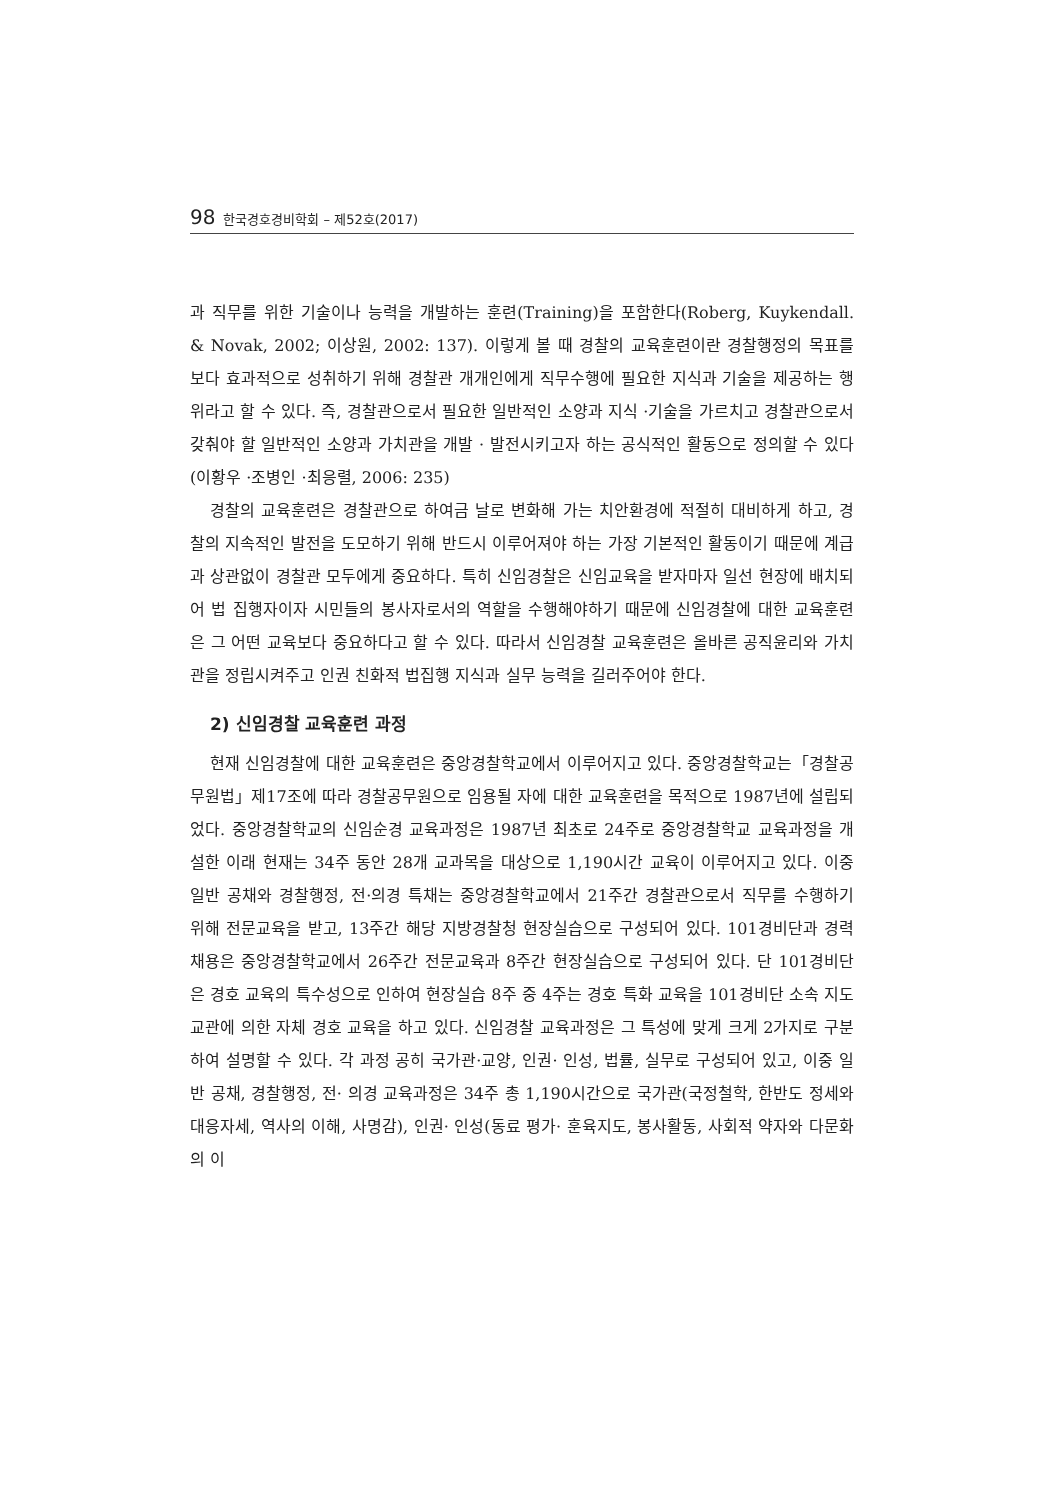98 한국경호경비학회 – 제52호(2017)
과 직무를 위한 기술이나 능력을 개발하는 훈련(Training)을 포함한다(Roberg, Kuykendall. & Novak, 2002; 이상원, 2002: 137). 이렇게 볼 때 경찰의 교육훈련이란 경찰행정의 목표를 보다 효과적으로 성취하기 위해 경찰관 개개인에게 직무수행에 필요한 지식과 기술을 제공하는 행위라고 할 수 있다. 즉, 경찰관으로서 필요한 일반적인 소양과 지식 ·기술을 가르치고 경찰관으로서 갖춰야 할 일반적인 소양과 가치관을 개발 · 발전시키고자 하는 공식적인 활동으로 정의할 수 있다(이황우 ·조병인 ·최응렬, 2006: 235)
경찰의 교육훈련은 경찰관으로 하여금 날로 변화해 가는 치안환경에 적절히 대비하게 하고, 경찰의 지속적인 발전을 도모하기 위해 반드시 이루어져야 하는 가장 기본적인 활동이기 때문에 계급과 상관없이 경찰관 모두에게 중요하다. 특히 신임경찰은 신임교육을 받자마자 일선 현장에 배치되어 법 집행자이자 시민들의 봉사자로서의 역할을 수행해야하기 때문에 신임경찰에 대한 교육훈련은 그 어떤 교육보다 중요하다고 할 수 있다. 따라서 신임경찰 교육훈련은 올바른 공직윤리와 가치관을 정립시켜주고 인권 친화적 법집행 지식과 실무 능력을 길러주어야 한다.
2) 신임경찰 교육훈련 과정
현재 신임경찰에 대한 교육훈련은 중앙경찰학교에서 이루어지고 있다. 중앙경찰학교는「경찰공무원법」제17조에 따라 경찰공무원으로 임용될 자에 대한 교육훈련을 목적으로 1987년에 설립되었다. 중앙경찰학교의 신임순경 교육과정은 1987년 최초로 24주로 중앙경찰학교 교육과정을 개설한 이래 현재는 34주 동안 28개 교과목을 대상으로 1,190시간 교육이 이루어지고 있다. 이중 일반 공채와 경찰행정, 전·의경 특채는 중앙경찰학교에서 21주간 경찰관으로서 직무를 수행하기 위해 전문교육을 받고, 13주간 해당 지방경찰청 현장실습으로 구성되어 있다. 101경비단과 경력 채용은 중앙경찰학교에서 26주간 전문교육과 8주간 현장실습으로 구성되어 있다. 단 101경비단은 경호 교육의 특수성으로 인하여 현장실습 8주 중 4주는 경호 특화 교육을 101경비단 소속 지도 교관에 의한 자체 경호 교육을 하고 있다. 신임경찰 교육과정은 그 특성에 맞게 크게 2가지로 구분하여 설명할 수 있다. 각 과정 공히 국가관·교양, 인권· 인성, 법률, 실무로 구성되어 있고, 이중 일반 공채, 경찰행정, 전· 의경 교육과정은 34주 총 1,190시간으로 국가관(국정철학, 한반도 정세와 대응자세, 역사의 이해, 사명감), 인권· 인성(동료 평가· 훈육지도, 봉사활동, 사회적 약자와 다문화의 이